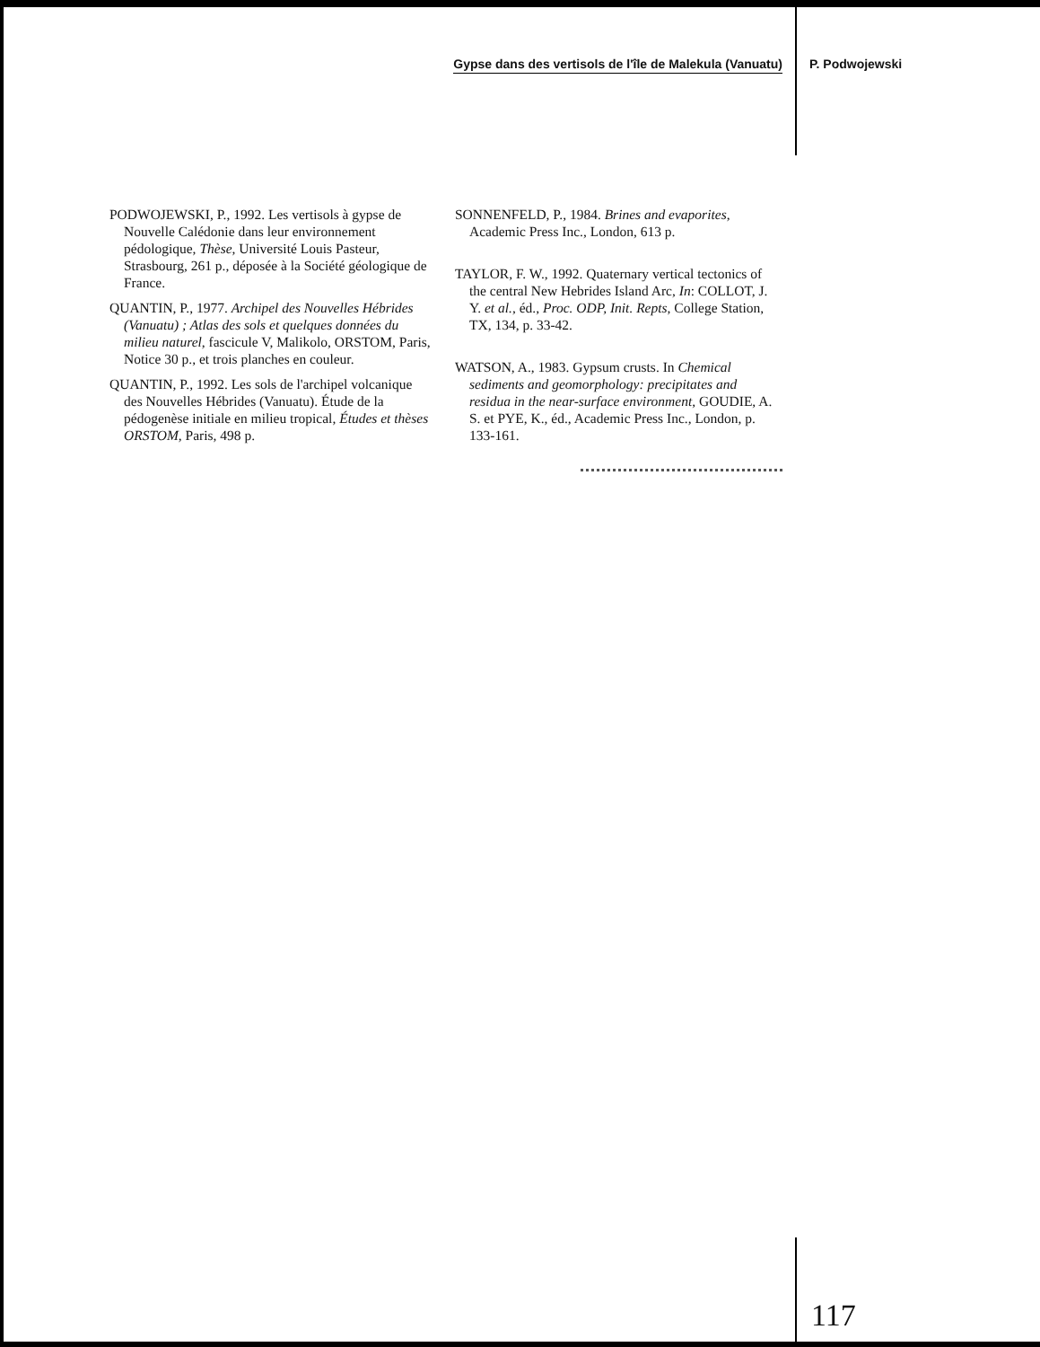Gypse dans des vertisols de l'île de Malekula (Vanuatu) P. Podwojewski
PODWOJEWSKI, P., 1992. Les vertisols à gypse de Nouvelle Calédonie dans leur environnement pédologique, Thèse, Université Louis Pasteur, Strasbourg, 261 p., déposée à la Société géologique de France.
QUANTIN, P., 1977. Archipel des Nouvelles Hébrides (Vanuatu) ; Atlas des sols et quelques données du milieu naturel, fascicule V, Malikolo, ORSTOM, Paris, Notice 30 p., et trois planches en couleur.
QUANTIN, P., 1992. Les sols de l'archipel volcanique des Nouvelles Hébrides (Vanuatu). Étude de la pédogenèse initiale en milieu tropical, Études et thèses ORSTOM, Paris, 498 p.
SONNENFELD, P., 1984. Brines and evaporites, Academic Press Inc., London, 613 p.
TAYLOR, F. W., 1992. Quaternary vertical tectonics of the central New Hebrides Island Arc, In: COLLOT, J. Y. et al., éd., Proc. ODP, Init. Repts, College Station, TX, 134, p. 33-42.
WATSON, A., 1983. Gypsum crusts. In Chemical sediments and geomorphology: precipitates and residua in the near-surface environment, GOUDIE, A. S. et PYE, K., éd., Academic Press Inc., London, p. 133-161.
117